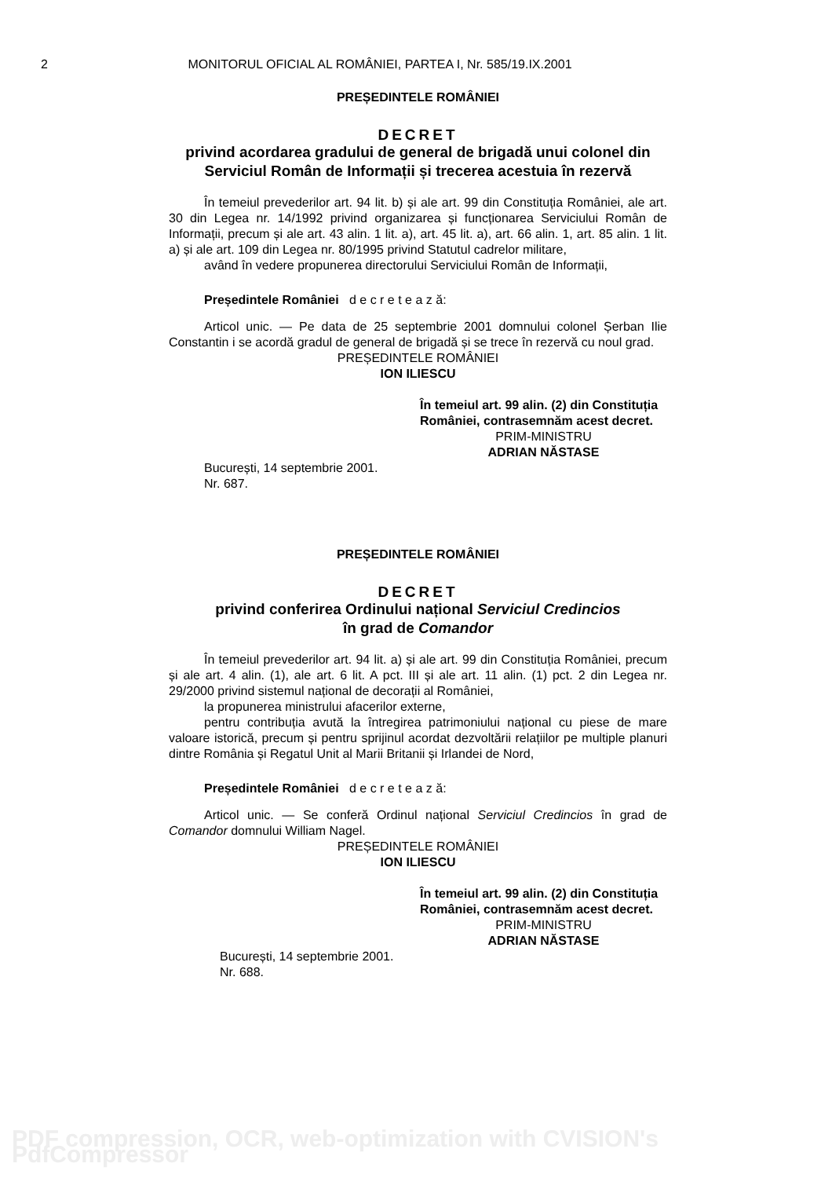2 MONITORUL OFICIAL AL ROMÂNIEI, PARTEA I, Nr. 585/19.IX.2001
PREȘEDINTELE ROMÂNIEI
DECRET
privind acordarea gradului de general de brigadă unui colonel din Serviciul Român de Informații și trecerea acestuia în rezervă
În temeiul prevederilor art. 94 lit. b) și ale art. 99 din Constituția României, ale art. 30 din Legea nr. 14/1992 privind organizarea și funcționarea Serviciului Român de Informații, precum și ale art. 43 alin. 1 lit. a), art. 45 lit. a), art. 66 alin. 1, art. 85 alin. 1 lit. a) și ale art. 109 din Legea nr. 80/1995 privind Statutul cadrelor militare,
având în vedere propunerea directorului Serviciului Român de Informații,
Președintele României d e c r e t e a z ă:
Articol unic. — Pe data de 25 septembrie 2001 domnului colonel Șerban Ilie Constantin i se acordă gradul de general de brigadă și se trece în rezervă cu noul grad.
PREȘEDINTELE ROMÂNIEI
ION ILIESCU
În temeiul art. 99 alin. (2) din Constituția României, contrasemnăm acest decret.
PRIM-MINISTRU
ADRIAN NĂSTASE
București, 14 septembrie 2001.
Nr. 687.
PREȘEDINTELE ROMÂNIEI
DECRET
privind conferirea Ordinului național Serviciul Credincios
în grad de Comandor
În temeiul prevederilor art. 94 lit. a) și ale art. 99 din Constituția României, precum și ale art. 4 alin. (1), ale art. 6 lit. A pct. III și ale art. 11 alin. (1) pct. 2 din Legea nr. 29/2000 privind sistemul național de decorații al României,
la propunerea ministrului afacerilor externe,
pentru contribuția avută la întregirea patrimoniului național cu piese de mare valoare istorică, precum și pentru sprijinul acordat dezvoltării relațiilor pe multiple planuri dintre România și Regatul Unit al Marii Britanii și Irlandei de Nord,
Președintele României d e c r e t e a z ă:
Articol unic. — Se conferă Ordinul național Serviciul Credincios în grad de Comandor domnului William Nagel.
PREȘEDINTELE ROMÂNIEI
ION ILIESCU
În temeiul art. 99 alin. (2) din Constituția României, contrasemnăm acest decret.
PRIM-MINISTRU
ADRIAN NĂSTASE
București, 14 septembrie 2001.
Nr. 688.
PDF compression, OCR, web-optimization with CVISION's PdfCompressor